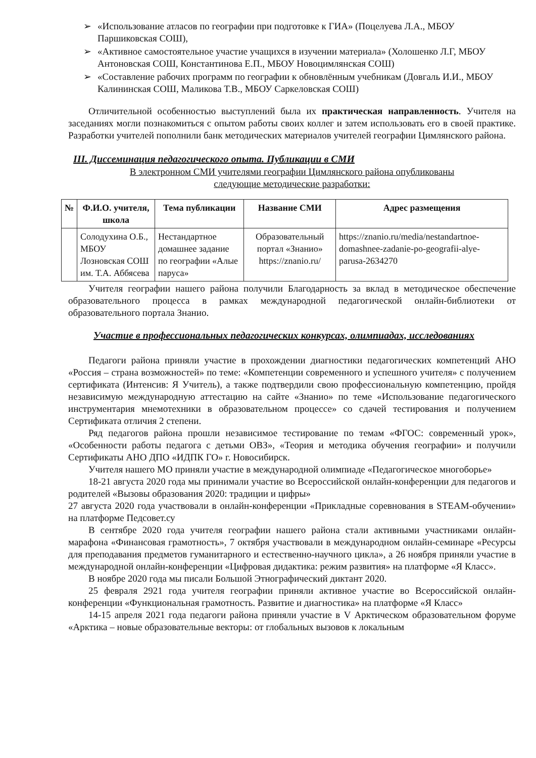➢ «Использование атласов по географии при подготовке к ГИА» (Поцелуева Л.А., МБОУ Паршиковская СОШ),
➢ «Активное самостоятельное участие учащихся в изучении материала» (Холошенко Л.Г, МБОУ Антоновская СОШ, Константинова Е.П., МБОУ Новоцимлянская СОШ)
➢ «Составление рабочих программ по географии к обновлённым учебникам (Довгаль И.И., МБОУ Калининская СОШ, Маликова Т.В., МБОУ Саркеловская СОШ)
Отличительной особенностью выступлений была их практическая направленность. Учителя на заседаниях могли познакомиться с опытом работы своих коллег и затем использовать его в своей практике. Разработки учителей пополнили банк методических материалов учителей географии Цимлянского района.
III. Диссеминация педагогического опыта. Публикации в СМИ
В электронном СМИ учителями географии Цимлянского района опубликованы
следующие методические разработки:
| № | Ф.И.О. учителя, школа | Тема публикации | Название СМИ | Адрес размещения |
| --- | --- | --- | --- | --- |
| | Солодухина О.Б., МБОУ Лозновская СОШ им. Т.А. Аббясева | Нестандартное домашнее задание по географии «Алые паруса» | Образовательный портал «Знанио» https://znanio.ru/ | https://znanio.ru/media/nestandartnoe-domashnee-zadanie-po-geografii-alye-parusa-2634270 |
Учителя географии нашего района получили Благодарность за вклад в методическое обеспечение образовательного процесса в рамках международной педагогической онлайн-библиотеки от образовательного портала Знанио.
Участие в профессиональных педагогических конкурсах, олимпиадах, исследованиях
Педагоги района приняли участие в прохождении диагностики педагогических компетенций АНО «Россия – страна возможностей» по теме: «Компетенции современного и успешного учителя» с получением сертификата (Интенсив: Я Учитель), а также подтвердили свою профессиональную компетенцию, пройдя независимую международную аттестацию на сайте «Знанио» по теме «Использование педагогического инструментария мнемотехники в образовательном процессе» со сдачей тестирования и получением Сертификата отличия 2 степени.
Ряд педагогов района прошли независимое тестирование по темам «ФГОС: современный урок», «Особенности работы педагога с детьми ОВЗ», «Теория и методика обучения географии» и получили Сертификаты АНО ДПО «ИДПК ГО» г. Новосибирск.
Учителя нашего МО приняли участие в международной олимпиаде «Педагогическое многоборье»
18-21 августа 2020 года мы принимали участие во Всероссийской онлайн-конференции для педагогов и родителей «Вызовы образования 2020: традиции и цифры»
27 августа 2020 года участвовали в онлайн-конференции «Прикладные соревнования в STEAM-обучении» на платформе Педсовет.су
В сентябре 2020 года учителя географии нашего района стали активными участниками онлайн-марафона «Финансовая грамотность», 7 октября участвовали в международном онлайн-семинаре «Ресурсы для преподавания предметов гуманитарного и естественно-научного цикла», а 26 ноября приняли участие в международной онлайн-конференции «Цифровая дидактика: режим развития» на платформе «Я Класс».
В ноябре 2020 года мы писали Большой Этнографический диктант 2020.
25 февраля 2921 года учителя географии приняли активное участие во Всероссийской онлайн-конференции «Функциональная грамотность. Развитие и диагностика» на платформе «Я Класс»
14-15 апреля 2021 года педагоги района приняли участие в V Арктическом образовательном форуме «Арктика – новые образовательные векторы: от глобальных вызовов к локальным